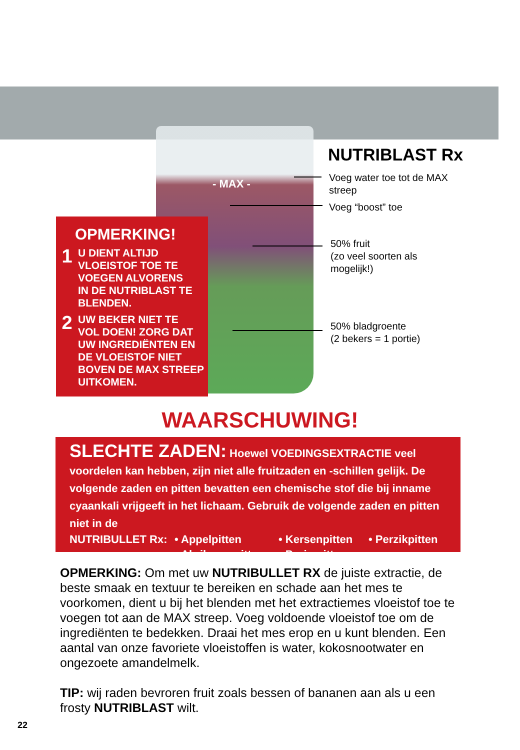- MAX -
NUTRIBLAST Rx
Voeg water toe tot de MAX
streep
Voeg “boost” toe
50% fruit
(zo veel soorten als
mogelijk!)
50% bladgroente
(2 bekers = 1 portie)
OPMERKING!
1 U DIENT ALTIJD
VLOEISTOF TOE TE
VOEGEN ALVORENS
IN DE NUTRIBLAST TE
BLENDEN.
2 UW BEKER NIET TE
VOL DOEN! ZORG DAT
UW INGREDIËNTEN EN
DE VLOEISTOF NIET
BOVEN DE MAX STREEP
UITKOMEN.
WAARSCHUWING!
SLECHTE ZADEN: Hoewel VOEDINGSEXTRACTIE veel voordelen kan hebben, zijn niet alle fruitzaden en -schillen gelijk. De volgende zaden en pitten bevatten een chemische stof die bij inname cyaankali vrijgeeft in het lichaam. Gebruik de volgende zaden en pitten niet in de
NUTRIBULLET Rx: • Appelpitten • Kersenpitten • Perzikpitten • Abrikozenpitten • Pruimpitten
OPMERKING: Om met uw NUTRIBULLET RX de juiste extractie, de beste smaak en textuur te bereiken en schade aan het mes te voorkomen, dient u bij het blenden met het extractiemes vloeistof toe te voegen tot aan de MAX streep. Voeg voldoende vloeistof toe om de ingrediënten te bedekken. Draai het mes erop en u kunt blenden. Een aantal van onze favoriete vloeistoffen is water, kokosnootwater en ongezoete amandelmelk.
TIP: wij raden bevroren fruit zoals bessen of bananen aan als u een frosty NUTRIBLAST wilt.
22